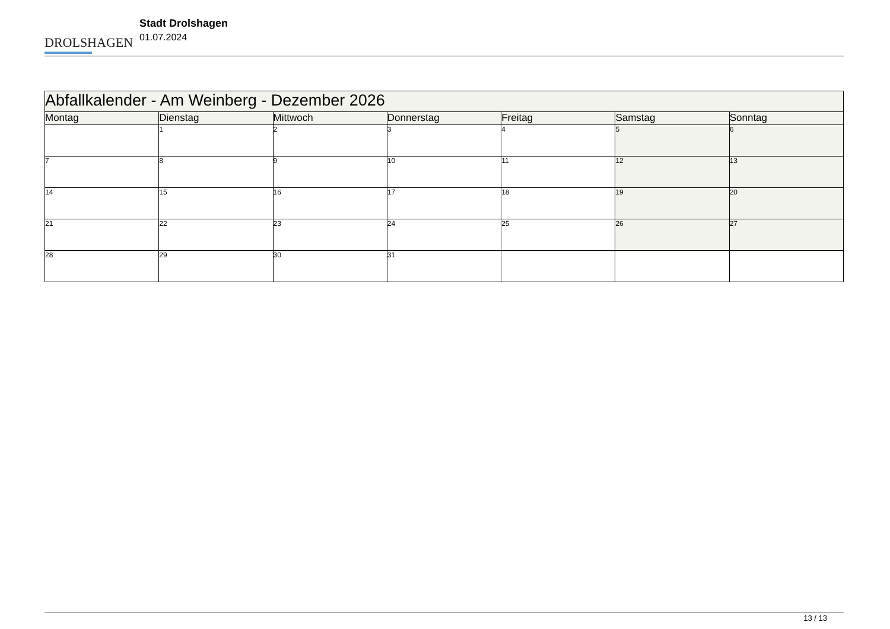DROLSHAGEN
Stadt Drolshagen
01.07.2024
| Abfallkalender - Am Weinberg - Dezember 2026 | | | | | | |
| --- | --- | --- | --- | --- | --- | --- |
| Montag | Dienstag | Mittwoch | Donnerstag | Freitag | Samstag | Sonntag |
| | 1 | 2 | 3 | 4 | 5 | 6 |
| 7 | 8 | 9 | 10 | 11 | 12 | 13 |
| 14 | 15 | 16 | 17 | 18 | 19 | 20 |
| 21 | 22 | 23 | 24 | 25 | 26 | 27 |
| 28 | 29 | 30 | 31 | | | |
13 / 13